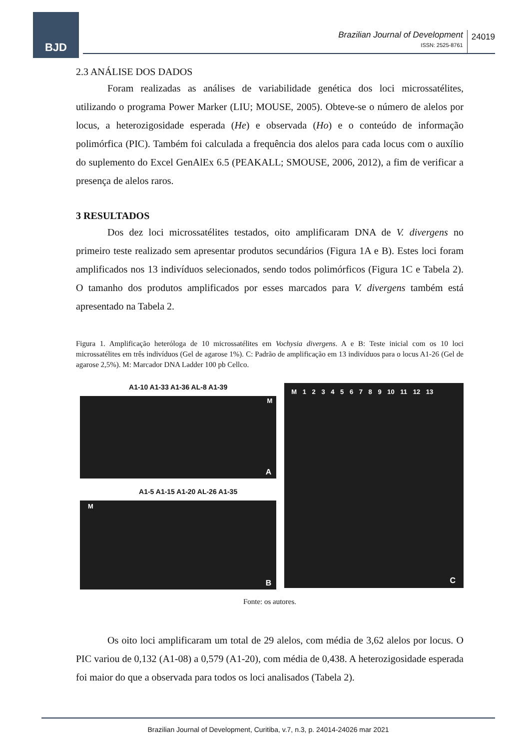BJD
Brazilian Journal of Development
ISSN: 2525-8761
24019
2.3 ANÁLISE DOS DADOS
Foram realizadas as análises de variabilidade genética dos loci microssatélites, utilizando o programa Power Marker (LIU; MOUSE, 2005). Obteve-se o número de alelos por locus, a heterozigosidade esperada (He) e observada (Ho) e o conteúdo de informação polimórfica (PIC). Também foi calculada a frequência dos alelos para cada locus com o auxílio do suplemento do Excel GenAlEx 6.5 (PEAKALL; SMOUSE, 2006, 2012), a fim de verificar a presença de alelos raros.
3 RESULTADOS
Dos dez loci microssatélites testados, oito amplificaram DNA de V. divergens no primeiro teste realizado sem apresentar produtos secundários (Figura 1A e B). Estes loci foram amplificados nos 13 indivíduos selecionados, sendo todos polimórficos (Figura 1C e Tabela 2). O tamanho dos produtos amplificados por esses marcados para V. divergens também está apresentado na Tabela 2.
Figura 1. Amplificação heteróloga de 10 microssatélites em Vochysia divergens. A e B: Teste inicial com os 10 loci microssatélites em três indivíduos (Gel de agarose 1%). C: Padrão de amplificação em 13 indivíduos para o locus A1-26 (Gel de agarose 2,5%). M: Marcador DNA Ladder 100 pb Cellco.
A1-10 A1-33 A1-36 AL-8 A1-39
M
A
A1-5 A1-15 A1-20 AL-26 A1-35
M
B
M 1 2 3 4 5 6 7 8 9 10 11 12 13
C
Fonte: os autores.
Os oito loci amplificaram um total de 29 alelos, com média de 3,62 alelos por locus. O PIC variou de 0,132 (A1-08) a 0,579 (A1-20), com média de 0,438. A heterozigosidade esperada foi maior do que a observada para todos os loci analisados (Tabela 2).
Brazilian Journal of Development, Curitiba, v.7, n.3, p. 24014-24026 mar 2021